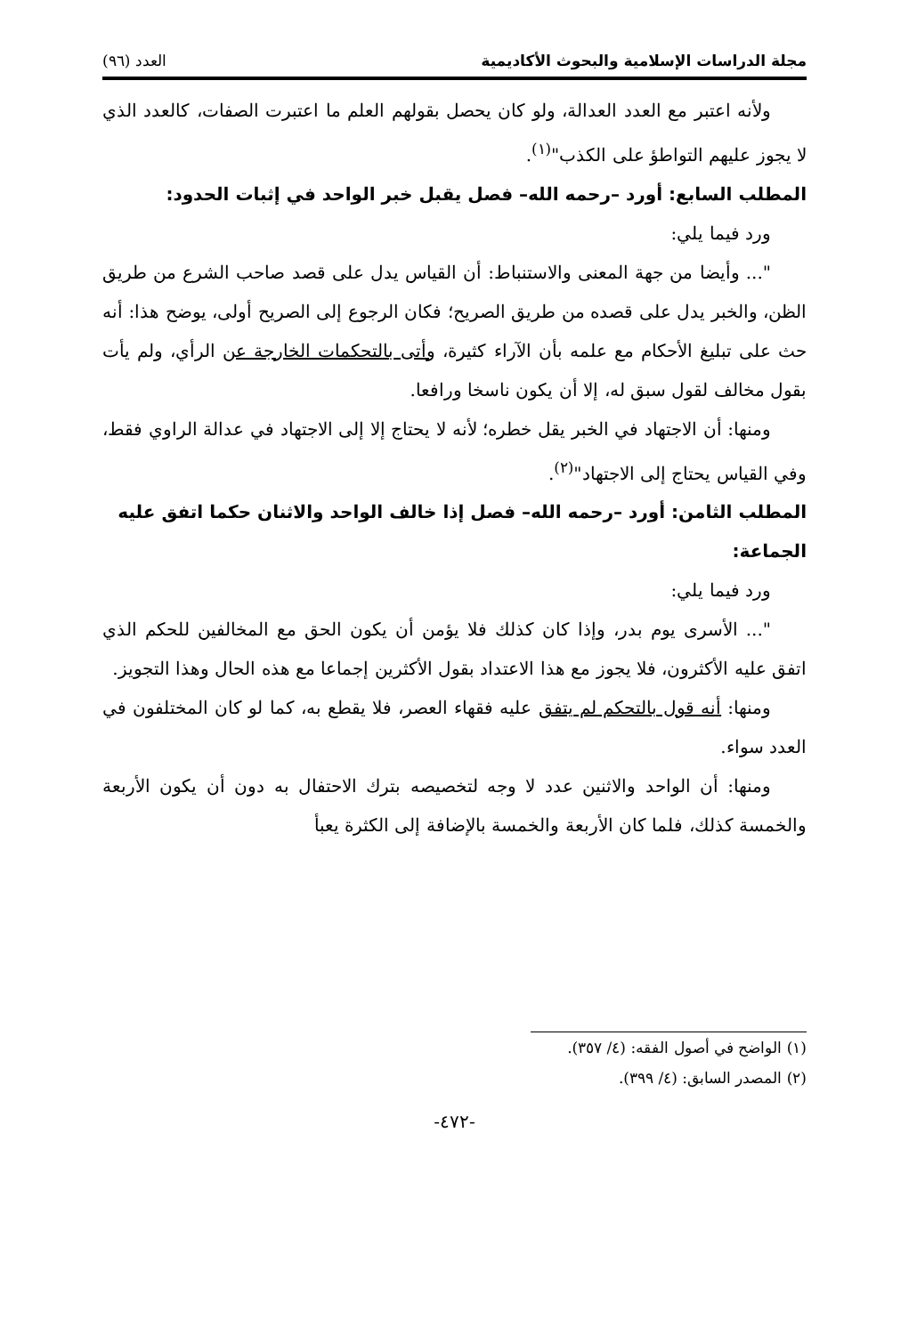مجلة الدراسات الإسلامية والبحوث الأكاديمية العدد (٩٦)
ولأنه اعتبر مع العدد العدالة، ولو كان يحصل بقولهم العلم ما اعتبرت الصفات، كالعدد الذي لا يجوز عليهم التواطؤ على الكذب"<sup>(١)</sup>.
المطلب السابع: أورد –رحمه الله– فصل يقبل خبر الواحد في إثبات الحدود:
ورد فيما يلي:
"... وأيضا من جهة المعنى والاستنباط: أن القياس يدل على قصد صاحب الشرع من طريق الظن، والخبر يدل على قصده من طريق الصريح؛ فكان الرجوع إلى الصريح أولى، يوضح هذا: أنه حث على تبليغ الأحكام مع علمه بأن الآراء كثيرة، وأتى بالتحكمات الخارجة عن الرأي، ولم يأت بقول مخالف لقول سبق له، إلا أن يكون ناسخا ورافعا.
ومنها: أن الاجتهاد في الخبر يقل خطره؛ لأنه لا يحتاج إلا إلى الاجتهاد في عدالة الراوي فقط، وفي القياس يحتاج إلى الاجتهاد"<sup>(٢)</sup>.
المطلب الثامن: أورد –رحمه الله– فصل إذا خالف الواحد والاثنان حكما اتفق عليه الجماعة:
ورد فيما يلي:
"... الأسرى يوم بدر، وإذا كان كذلك فلا يؤمن أن يكون الحق مع المخالفين للحكم الذي اتفق عليه الأكثرون، فلا يجوز مع هذا الاعتداد بقول الأكثرين إجماعا مع هذه الحال وهذا التجويز.
ومنها: أنه قول بالتحكم لم يتفق عليه فقهاء العصر، فلا يقطع به، كما لو كان المختلفون في العدد سواء.
ومنها: أن الواحد والاثنين عدد لا وجه لتخصيصه بترك الاحتفال به دون أن يكون الأربعة والخمسة كذلك، فلما كان الأربعة والخمسة بالإضافة إلى الكثرة يعبأ
(١) الواضح في أصول الفقه: (٤/ ٣٥٧).
(٢) المصدر السابق: (٤/ ٣٩٩).
-٤٧٢-